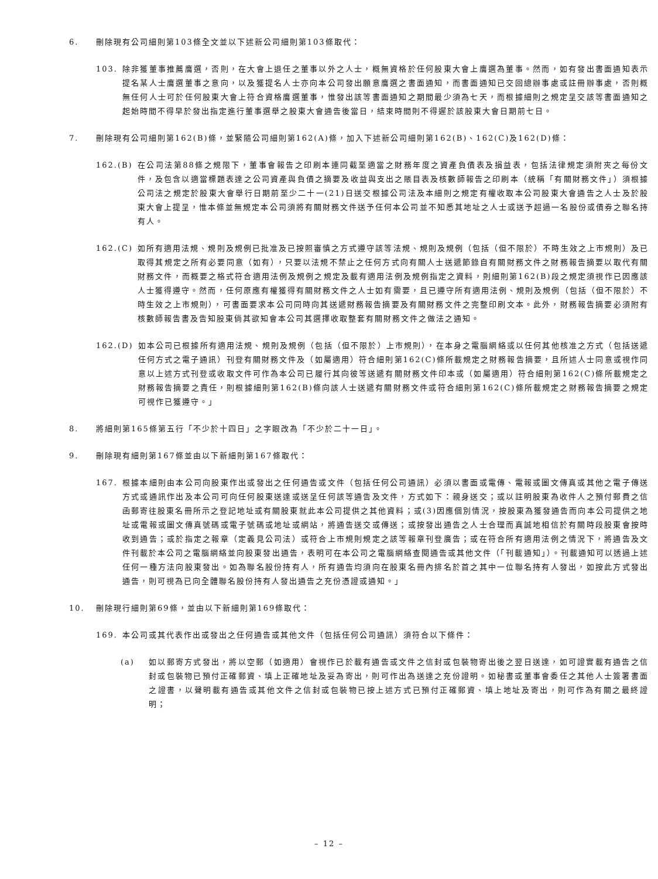6. 刪除現有公司細則第103條全文並以下述新公司細則第103條取代：
103. 除非獲董事推薦膺選，否則，在大會上退任之董事以外之人士，概無資格於任何股東大會上膺選為董事。然而，如有發出書面通知表示提名某人士膺選董事之意向，以及獲提名人士亦向本公司發出願意膺選之書面通知，而書面通知已交回總辦事處或註冊辦事處，否則概無任何人士可於任何股東大會上符合資格膺選董事，惟發出該等書面通知之期間最少須為七天，而根據細則之規定呈交該等書面通知之起始時間不得早於發出指定進行董事選舉之股東大會通告後當日，結束時間則不得遲於該股東大會日期前七日。
7. 刪除現有公司細則第162(B)條，並緊隨公司細則第162(A)條，加入下述新公司細則第162(B)、162(C)及162(D)條：
162.(B) 在公司法第88條之規限下，董事會報告之印刷本連同截至適當之財務年度之資產負債表及損益表，包括法律規定須附夾之每份文件，及包含以適當標題表達之公司資產與負債之摘要及收益與支出之賬目表及核數師報告之印刷本（統稱「有關財務文件」）須根據公司法之規定於股東大會舉行日期前至少二十一(21)日送交根據公司法及本細則之規定有權收取本公司股東大會通告之人士及於股東大會上提呈，惟本條並無規定本公司須將有關財務文件送予任何本公司並不知悉其地址之人士或送予超過一名股份或債券之聯名持有人。
162.(C) 如所有適用法規、規則及規例已批准及已按照審慎之方式遵守該等法規、規則及規例（包括（但不限於）不時生效之上市規則）及已取得其規定之所有必要同意（如有），只要以法規不禁止之任何方式向有關人士送遞節錄自有關財務文件之財務報告摘要以取代有關財務文件，而概要之格式符合適用法例及規例之規定及載有適用法例及規例指定之資料，則細則第162(B)段之規定須視作已因應該人士獲得遵守。然而，任何原應有權獲得有關財務文件之人士如有需要，且已遵守所有適用法例、規則及規例（包括（但不限於）不時生效之上市規則），可書面要求本公司同時向其送遞財務報告摘要及有關財務文件之完整印刷文本。此外，財務報告摘要必須附有核數師報告書及告知股東倘其欲知會本公司其選擇收取整套有關財務文件之做法之通知。
162.(D) 如本公司已根據所有適用法規、規則及規例（包括（但不限於）上市規則），在本身之電腦網絡或以任何其他核准之方式（包括送遞任何方式之電子通訊）刊登有關財務文件及（如屬適用）符合細則第162(C)條所載規定之財務報告摘要，且所述人士同意或視作同意以上述方式刊登或收取文件可作為本公司已履行其向彼等送遞有關財務文件印本或（如屬適用）符合細則第162(C)條所載規定之財務報告摘要之責任，則根據細則第162(B)條向該人士送遞有關財務文件或符合細則第162(C)條所載規定之財務報告摘要之規定可視作已獲遵守。」
8. 將細則第165條第五行「不少於十四日」之字眼改為「不少於二十一日」。
9. 刪除現有細則第167條並由以下新細則第167條取代：
167. 根據本細則由本公司向股東作出或發出之任何通告或文件（包括任何公司通訊）必須以書面或電傳、電報或圖文傳真或其他之電子傳送方式或通訊作出及本公司可向任何股東送達或送呈任何該等通告及文件，方式如下：親身送交；或以註明股東為收件人之預付郵費之信函郵寄往股東名冊所示之登記地址或有關股東就此本公司提供之其他資料；或(3)因應個別情況，按股東為獲發通告而向本公司提供之地址或電報或圖文傳真號碼或電子號碼或地址或網站，將通告送交或傳送；或按發出通告之人士合理而真誠地相信於有關時段股東會按時收到通告；或於指定之報章（定義見公司法）或符合上市規則規定之該等報章刊登廣告；或在符合所有適用法例之情況下，將通告及文件刊載於本公司之電腦網絡並向股東發出通告，表明可在本公司之電腦網絡查閱通告或其他文件（「刊載通知」）。刊載通知可以透過上述任何一種方法向股東發出。如為聯名股份持有人，所有通告均須向在股東名冊內排名於首之其中一位聯名持有人發出，如按此方式發出通告，則可視為已向全體聯名股份持有人發出通告之充份憑證或通知。」
10. 刪除現行細則第69條，並由以下新細則第169條取代：
169. 本公司或其代表作出或發出之任何通告或其他文件（包括任何公司通訊）須符合以下條件：
(a) 如以郵寄方式發出，將以空郵（如適用）會視作已於載有通告或文件之信封或包裝物寄出後之翌日送達，如可證實載有通告之信封或包裝物已預付正確郵資、填上正確地址及妥為寄出，則可作出為送達之充份證明。如秘書或董事會委任之其他人士簽署書面之證書，以聲明載有通告或其他文件之信封或包裝物已按上述方式已預付正確郵資、填上地址及寄出，則可作為有關之最終證明；
– 12 –